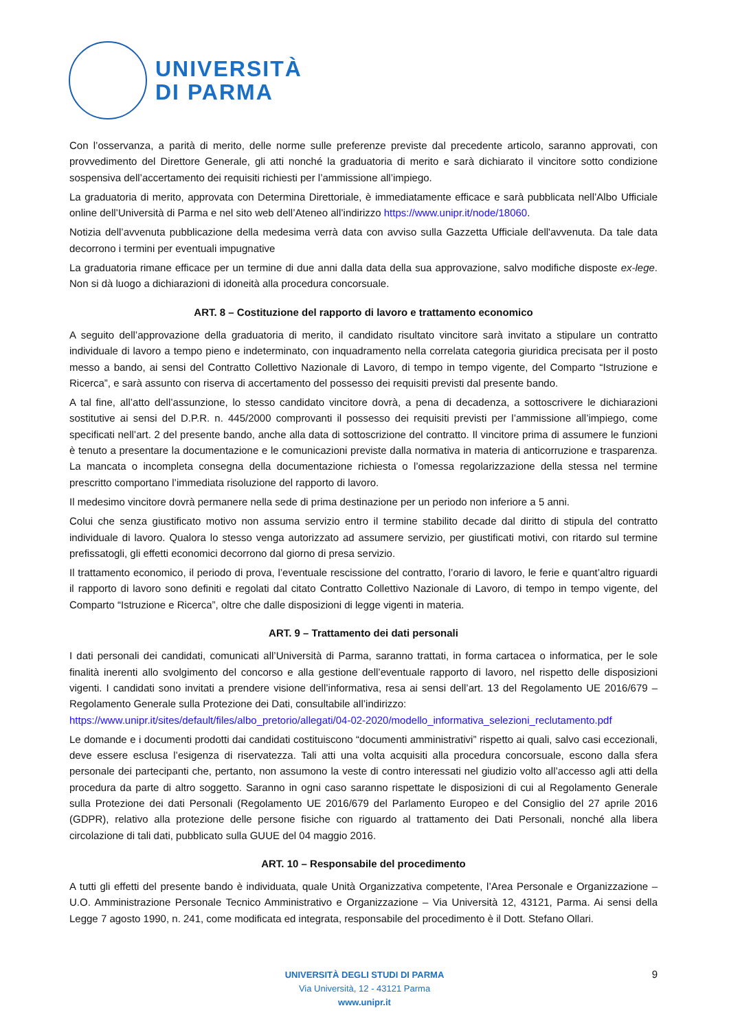UNIVERSITÀ
DI PARMA
Con l’osservanza, a parità di merito, delle norme sulle preferenze previste dal precedente articolo, saranno approvati, con provvedimento del Direttore Generale, gli atti nonché la graduatoria di merito e sarà dichiarato il vincitore sotto condizione sospensiva dell’accertamento dei requisiti richiesti per l’ammissione all’impiego.
La graduatoria di merito, approvata con Determina Direttoriale, è immediatamente efficace e sarà pubblicata nell’Albo Ufficiale online dell’Università di Parma e nel sito web dell’Ateneo all’indirizzo https://www.unipr.it/node/18060.
Notizia dell’avvenuta pubblicazione della medesima verrà data con avviso sulla Gazzetta Ufficiale dell'avvenuta. Da tale data decorrono i termini per eventuali impugnative
La graduatoria rimane efficace per un termine di due anni dalla data della sua approvazione, salvo modifiche disposte ex-lege. Non si dà luogo a dichiarazioni di idoneità alla procedura concorsuale.
ART. 8 – Costituzione del rapporto di lavoro e trattamento economico
A seguito dell’approvazione della graduatoria di merito, il candidato risultato vincitore sarà invitato a stipulare un contratto individuale di lavoro a tempo pieno e indeterminato, con inquadramento nella correlata categoria giuridica precisata per il posto messo a bando, ai sensi del Contratto Collettivo Nazionale di Lavoro, di tempo in tempo vigente, del Comparto “Istruzione e Ricerca”, e sarà assunto con riserva di accertamento del possesso dei requisiti previsti dal presente bando.
A tal fine, all’atto dell’assunzione, lo stesso candidato vincitore dovrà, a pena di decadenza, a sottoscrivere le dichiarazioni sostitutive ai sensi del D.P.R. n. 445/2000 comprovanti il possesso dei requisiti previsti per l’ammissione all’impiego, come specificati nell’art. 2 del presente bando, anche alla data di sottoscrizione del contratto. Il vincitore prima di assumere le funzioni è tenuto a presentare la documentazione e le comunicazioni previste dalla normativa in materia di anticorruzione e trasparenza. La mancata o incompleta consegna della documentazione richiesta o l’omessa regolarizzazione della stessa nel termine prescritto comportano l’immediata risoluzione del rapporto di lavoro.
Il medesimo vincitore dovrà permanere nella sede di prima destinazione per un periodo non inferiore a 5 anni.
Colui che senza giustificato motivo non assuma servizio entro il termine stabilito decade dal diritto di stipula del contratto individuale di lavoro. Qualora lo stesso venga autorizzato ad assumere servizio, per giustificati motivi, con ritardo sul termine prefissatogli, gli effetti economici decorrono dal giorno di presa servizio.
Il trattamento economico, il periodo di prova, l’eventuale rescissione del contratto, l’orario di lavoro, le ferie e quant’altro riguardi il rapporto di lavoro sono definiti e regolati dal citato Contratto Collettivo Nazionale di Lavoro, di tempo in tempo vigente, del Comparto “Istruzione e Ricerca”, oltre che dalle disposizioni di legge vigenti in materia.
ART. 9 – Trattamento dei dati personali
I dati personali dei candidati, comunicati all’Università di Parma, saranno trattati, in forma cartacea o informatica, per le sole finalità inerenti allo svolgimento del concorso e alla gestione dell’eventuale rapporto di lavoro, nel rispetto delle disposizioni vigenti. I candidati sono invitati a prendere visione dell’informativa, resa ai sensi dell’art. 13 del Regolamento UE 2016/679 – Regolamento Generale sulla Protezione dei Dati, consultabile all’indirizzo:
https://www.unipr.it/sites/default/files/albo_pretorio/allegati/04-02-2020/modello_informativa_selezioni_reclutamento.pdf
Le domande e i documenti prodotti dai candidati costituiscono “documenti amministrativi” rispetto ai quali, salvo casi eccezionali, deve essere esclusa l’esigenza di riservatezza. Tali atti una volta acquisiti alla procedura concorsuale, escono dalla sfera personale dei partecipanti che, pertanto, non assumono la veste di contro interessati nel giudizio volto all’accesso agli atti della procedura da parte di altro soggetto. Saranno in ogni caso saranno rispettate le disposizioni di cui al Regolamento Generale sulla Protezione dei dati Personali (Regolamento UE 2016/679 del Parlamento Europeo e del Consiglio del 27 aprile 2016 (GDPR), relativo alla protezione delle persone fisiche con riguardo al trattamento dei Dati Personali, nonché alla libera circolazione di tali dati, pubblicato sulla GUUE del 04 maggio 2016.
ART. 10 – Responsabile del procedimento
A tutti gli effetti del presente bando è individuata, quale Unità Organizzativa competente, l’Area Personale e Organizzazione – U.O. Amministrazione Personale Tecnico Amministrativo e Organizzazione – Via Università 12, 43121, Parma. Ai sensi della Legge 7 agosto 1990, n. 241, come modificata ed integrata, responsabile del procedimento è il Dott. Stefano Ollari.
UNIVERSITÀ DEGLI STUDI DI PARMA
Via Università, 12 - 43121 Parma
www.unipr.it
9